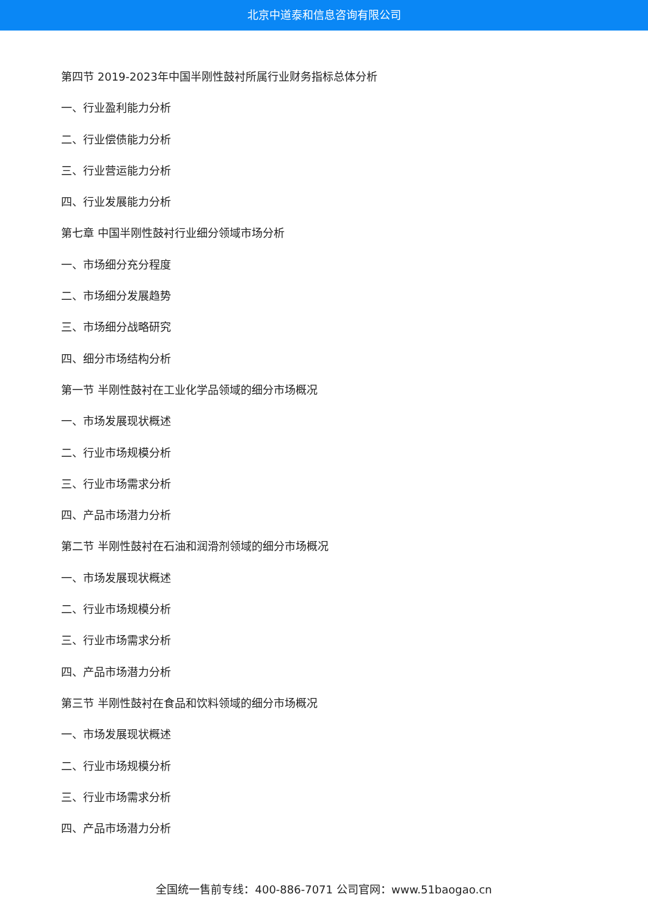北京中道泰和信息咨询有限公司
第四节 2019-2023年中国半刚性鼓衬所属行业财务指标总体分析
一、行业盈利能力分析
二、行业偿债能力分析
三、行业营运能力分析
四、行业发展能力分析
第七章 中国半刚性鼓衬行业细分领域市场分析
一、市场细分充分程度
二、市场细分发展趋势
三、市场细分战略研究
四、细分市场结构分析
第一节 半刚性鼓衬在工业化学品领域的细分市场概况
一、市场发展现状概述
二、行业市场规模分析
三、行业市场需求分析
四、产品市场潜力分析
第二节 半刚性鼓衬在石油和润滑剂领域的细分市场概况
一、市场发展现状概述
二、行业市场规模分析
三、行业市场需求分析
四、产品市场潜力分析
第三节 半刚性鼓衬在食品和饮料领域的细分市场概况
一、市场发展现状概述
二、行业市场规模分析
三、行业市场需求分析
四、产品市场潜力分析
全国统一售前专线：400-886-7071 公司官网：www.51baogao.cn